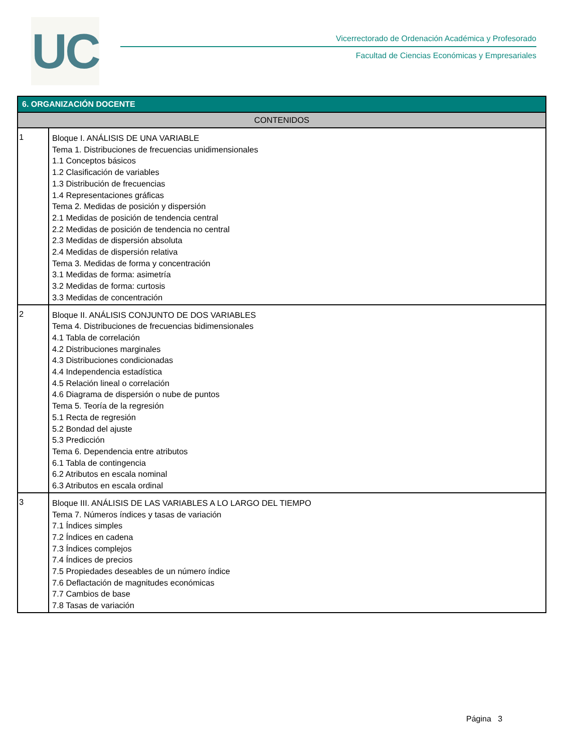UC
Vicerrectorado de Ordenación Académica y Profesorado
Facultad de Ciencias Económicas y Empresariales
| 6. ORGANIZACIÓN DOCENTE | |
| --- | --- |
| CONTENIDOS | |
| 1 | Bloque I. ANÁLISIS DE UNA VARIABLE Tema 1. Distribuciones de frecuencias unidimensionales 1.1 Conceptos básicos 1.2 Clasificación de variables 1.3 Distribución de frecuencias 1.4 Representaciones gráficas Tema 2. Medidas de posición y dispersión 2.1 Medidas de posición de tendencia central 2.2 Medidas de posición de tendencia no central 2.3 Medidas de dispersión absoluta 2.4 Medidas de dispersión relativa Tema 3. Medidas de forma y concentración 3.1 Medidas de forma: asimetría 3.2 Medidas de forma: curtosis 3.3 Medidas de concentración |
| 2 | Bloque II. ANÁLISIS CONJUNTO DE DOS VARIABLES Tema 4. Distribuciones de frecuencias bidimensionales 4.1 Tabla de correlación 4.2 Distribuciones marginales 4.3 Distribuciones condicionadas 4.4 Independencia estadística 4.5 Relación lineal o correlación 4.6 Diagrama de dispersión o nube de puntos Tema 5. Teoría de la regresión 5.1 Recta de regresión 5.2 Bondad del ajuste 5.3 Predicción Tema 6. Dependencia entre atributos 6.1 Tabla de contingencia 6.2 Atributos en escala nominal 6.3 Atributos en escala ordinal |
| 3 | Bloque III. ANÁLISIS DE LAS VARIABLES A LO LARGO DEL TIEMPO Tema 7. Números índices y tasas de variación 7.1 Índices simples 7.2 Índices en cadena 7.3 Índices complejos 7.4 Índices de precios 7.5 Propiedades deseables de un número índice 7.6 Deflactación de magnitudes económicas 7.7 Cambios de base 7.8 Tasas de variación |
Página 3